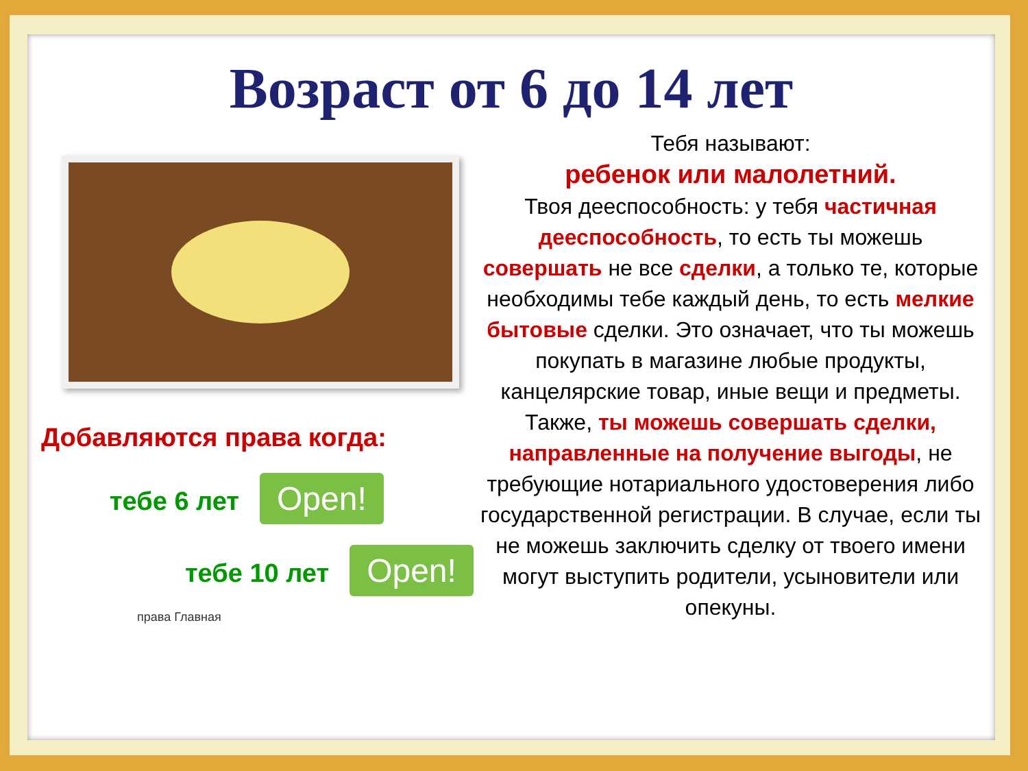Возраст от 6 до 14 лет
Добавляются права когда:
тебе 6 лет Open!
тебе 10 лет Open!
права Главная
Тебя называют:
ребенок или малолетний.
Твоя дееспособность: у тебя частичная дееспособность, то есть ты можешь совершать не все сделки, а только те, которые необходимы тебе каждый день, то есть мелкие бытовые сделки. Это означает, что ты можешь покупать в магазине любые продукты, канцелярские товар, иные вещи и предметы. Также, ты можешь совершать сделки, направленные на получение выгоды, не требующие нотариального удостоверения либо государственной регистрации. В случае, если ты не можешь заключить сделку от твоего имени могут выступить родители, усыновители или опекуны.